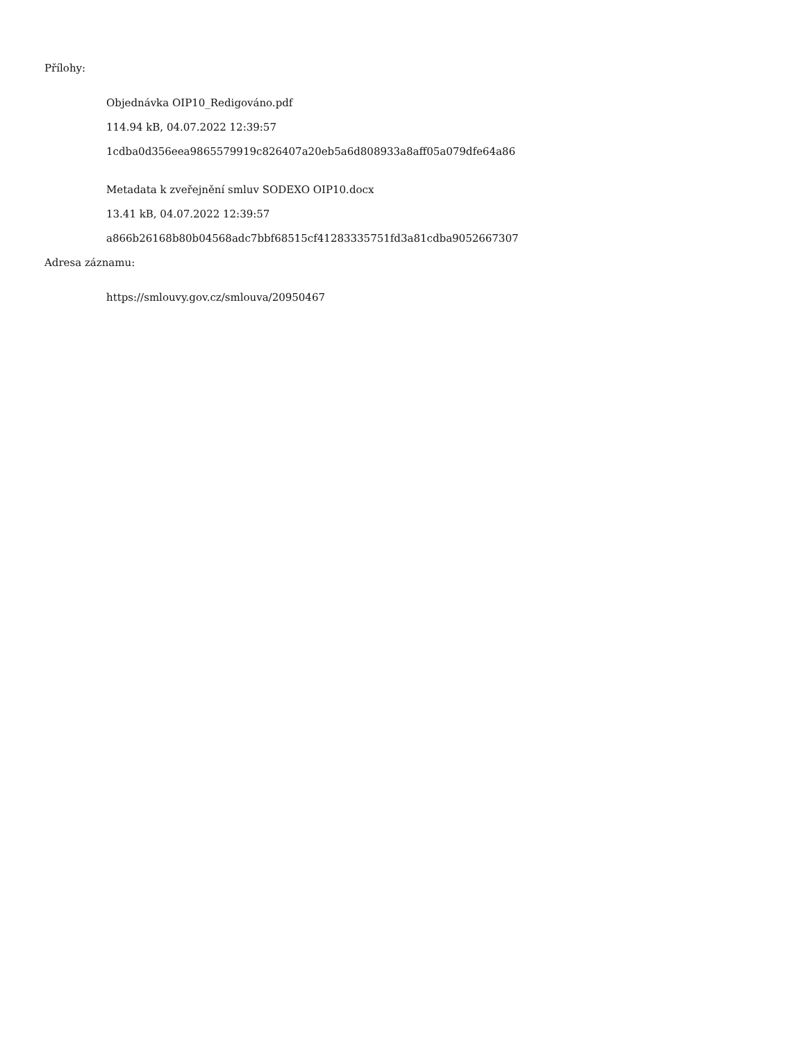Přílohy:
Objednávka OIP10_Redigováno.pdf
114.94 kB, 04.07.2022 12:39:57
1cdba0d356eea9865579919c826407a20eb5a6d808933a8aff05a079dfe64a86
Metadata k zveřejnění smluv SODEXO OIP10.docx
13.41 kB, 04.07.2022 12:39:57
a866b26168b80b04568adc7bbf68515cf41283335751fd3a81cdba9052667307
Adresa záznamu:
https://smlouvy.gov.cz/smlouva/20950467